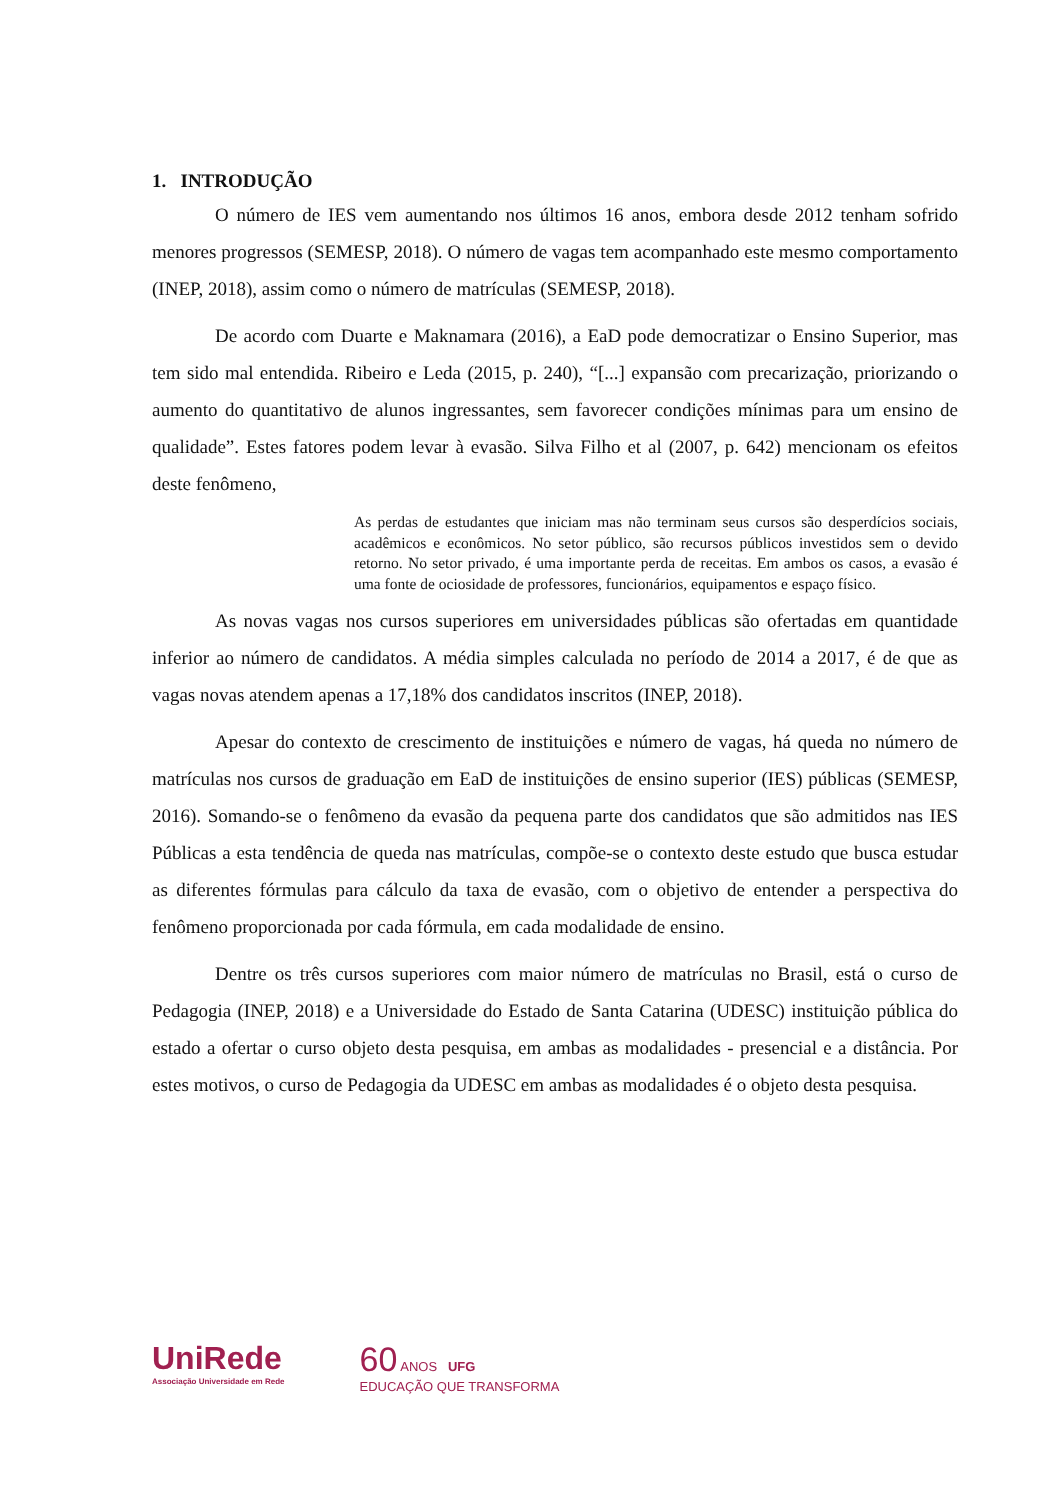1. INTRODUÇÃO
O número de IES vem aumentando nos últimos 16 anos, embora desde 2012 tenham sofrido menores progressos (SEMESP, 2018). O número de vagas tem acompanhado este mesmo comportamento (INEP, 2018), assim como o número de matrículas (SEMESP, 2018).
De acordo com Duarte e Maknamara (2016), a EaD pode democratizar o Ensino Superior, mas tem sido mal entendida. Ribeiro e Leda (2015, p. 240), “[...] expansão com precarização, priorizando o aumento do quantitativo de alunos ingressantes, sem favorecer condições mínimas para um ensino de qualidade”. Estes fatores podem levar à evasão. Silva Filho et al (2007, p. 642) mencionam os efeitos deste fenômeno,
As perdas de estudantes que iniciam mas não terminam seus cursos são desperdícios sociais, acadêmicos e econômicos. No setor público, são recursos públicos investidos sem o devido retorno. No setor privado, é uma importante perda de receitas. Em ambos os casos, a evasão é uma fonte de ociosidade de professores, funcionários, equipamentos e espaço físico.
As novas vagas nos cursos superiores em universidades públicas são ofertadas em quantidade inferior ao número de candidatos. A média simples calculada no período de 2014 a 2017, é de que as vagas novas atendem apenas a 17,18% dos candidatos inscritos (INEP, 2018).
Apesar do contexto de crescimento de instituições e número de vagas, há queda no número de matrículas nos cursos de graduação em EaD de instituições de ensino superior (IES) públicas (SEMESP, 2016). Somando-se o fenômeno da evasão da pequena parte dos candidatos que são admitidos nas IES Públicas a esta tendência de queda nas matrículas, compõe-se o contexto deste estudo que busca estudar as diferentes fórmulas para cálculo da taxa de evasão, com o objetivo de entender a perspectiva do fenômeno proporcionada por cada fórmula, em cada modalidade de ensino.
Dentre os três cursos superiores com maior número de matrículas no Brasil, está o curso de Pedagogia (INEP, 2018) e a Universidade do Estado de Santa Catarina (UDESC) instituição pública do estado a ofertar o curso objeto desta pesquisa, em ambas as modalidades - presencial e a distância. Por estes motivos, o curso de Pedagogia da UDESC em ambas as modalidades é o objeto desta pesquisa.
UniRede
Associação Universidade em Rede
60 ANOS UFG
EDUCAÇÃO QUE TRANSFORMA